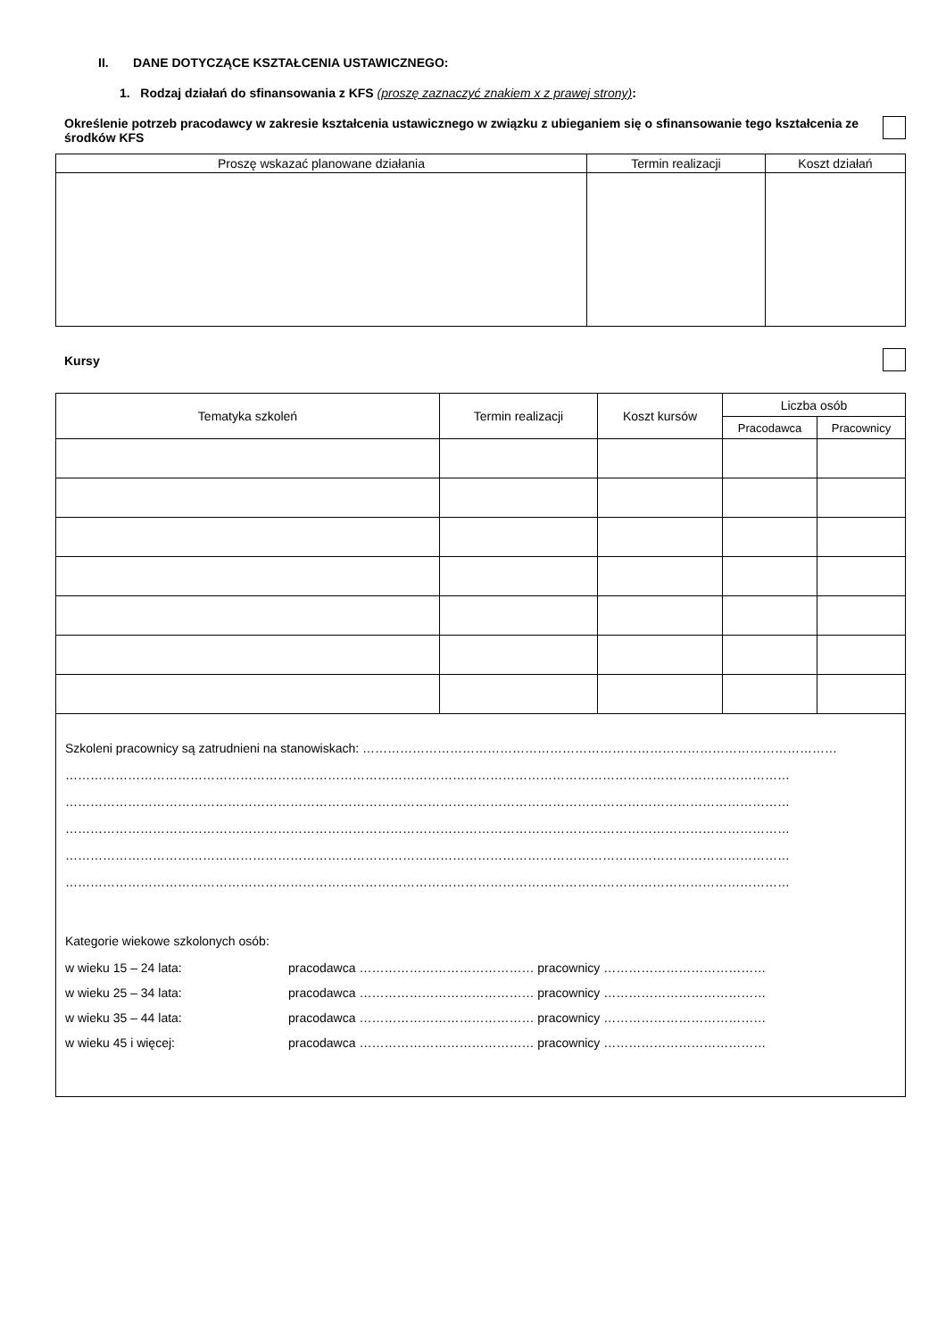II. DANE DOTYCZĄCE KSZTAŁCENIA USTAWICZNEGO:
1. Rodzaj działań do sfinansowania z KFS (proszę zaznaczyć znakiem x z prawej strony):
Określenie potrzeb pracodawcy w zakresie kształcenia ustawicznego w związku z ubieganiem się o sfinansowanie tego kształcenia ze środków KFS
| Proszę wskazać planowane działania | Termin realizacji | Koszt działań |
| --- | --- | --- |
Kursy
| Tematyka szkoleń | Termin realizacji | Koszt kursów | Liczba osób | |
| --- | --- | --- | --- | --- |
| | | | Pracodawca | Pracownicy |
Szkoleni pracownicy są zatrudnieni na stanowiskach: ……………………………………………………………………………………………………
…………………………………………………………………………………………………………………………………………………………
…………………………………………………………………………………………………………………………………………………………
…………………………………………………………………………………………………………………………………………………………
…………………………………………………………………………………………………………………………………………………………
…………………………………………………………………………………………………………………………………………………………
Kategorie wiekowe szkolonych osób:
w wieku 15 – 24 lata: pracodawca …………………………………… pracownicy …………………………………
w wieku 25 – 34 lata: pracodawca …………………………………… pracownicy …………………………………
w wieku 35 – 44 lata: pracodawca …………………………………… pracownicy …………………………………
w wieku 45 i więcej: pracodawca …………………………………… pracownicy …………………………………